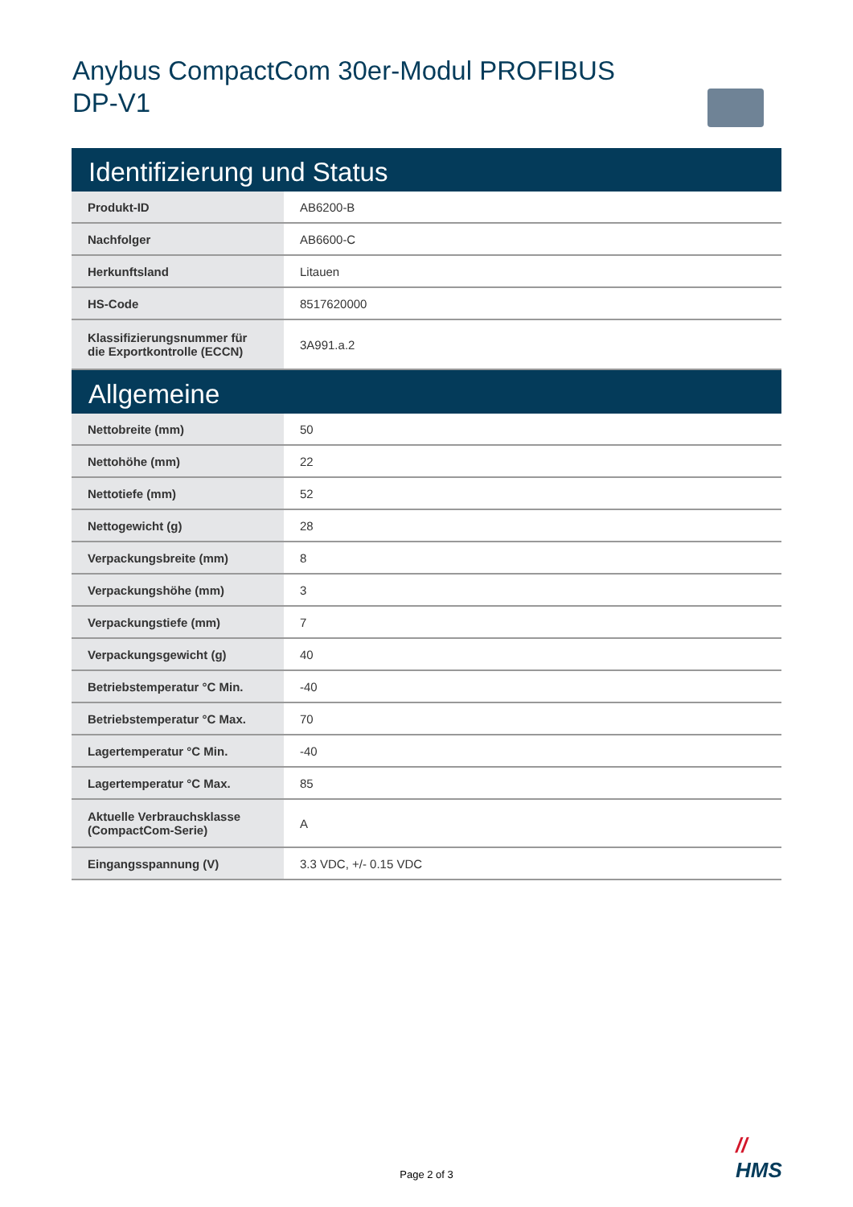Anybus CompactCom 30er-Modul PROFIBUS DP-V1
| Identifizierung und Status | |
| --- | --- |
| Produkt-ID | AB6200-B |
| Nachfolger | AB6600-C |
| Herkunftsland | Litauen |
| HS-Code | 8517620000 |
| Klassifizierungsnummer für die Exportkontrolle (ECCN) | 3A991.a.2 |
| Allgemeine | |
| Nettobreite (mm) | 50 |
| Nettohöhe (mm) | 22 |
| Nettotiefe (mm) | 52 |
| Nettogewicht (g) | 28 |
| Verpackungsbreite (mm) | 8 |
| Verpackungshöhe (mm) | 3 |
| Verpackungstiefe (mm) | 7 |
| Verpackungsgewicht (g) | 40 |
| Betriebstemperatur °C Min. | -40 |
| Betriebstemperatur °C Max. | 70 |
| Lagertemperatur °C Min. | -40 |
| Lagertemperatur °C Max. | 85 |
| Aktuelle Verbrauchsklasse (CompactCom-Serie) | A |
| Eingangsspannung (V) | 3.3 VDC, +/- 0.15 VDC |
//
HMS
Page 2 of 3